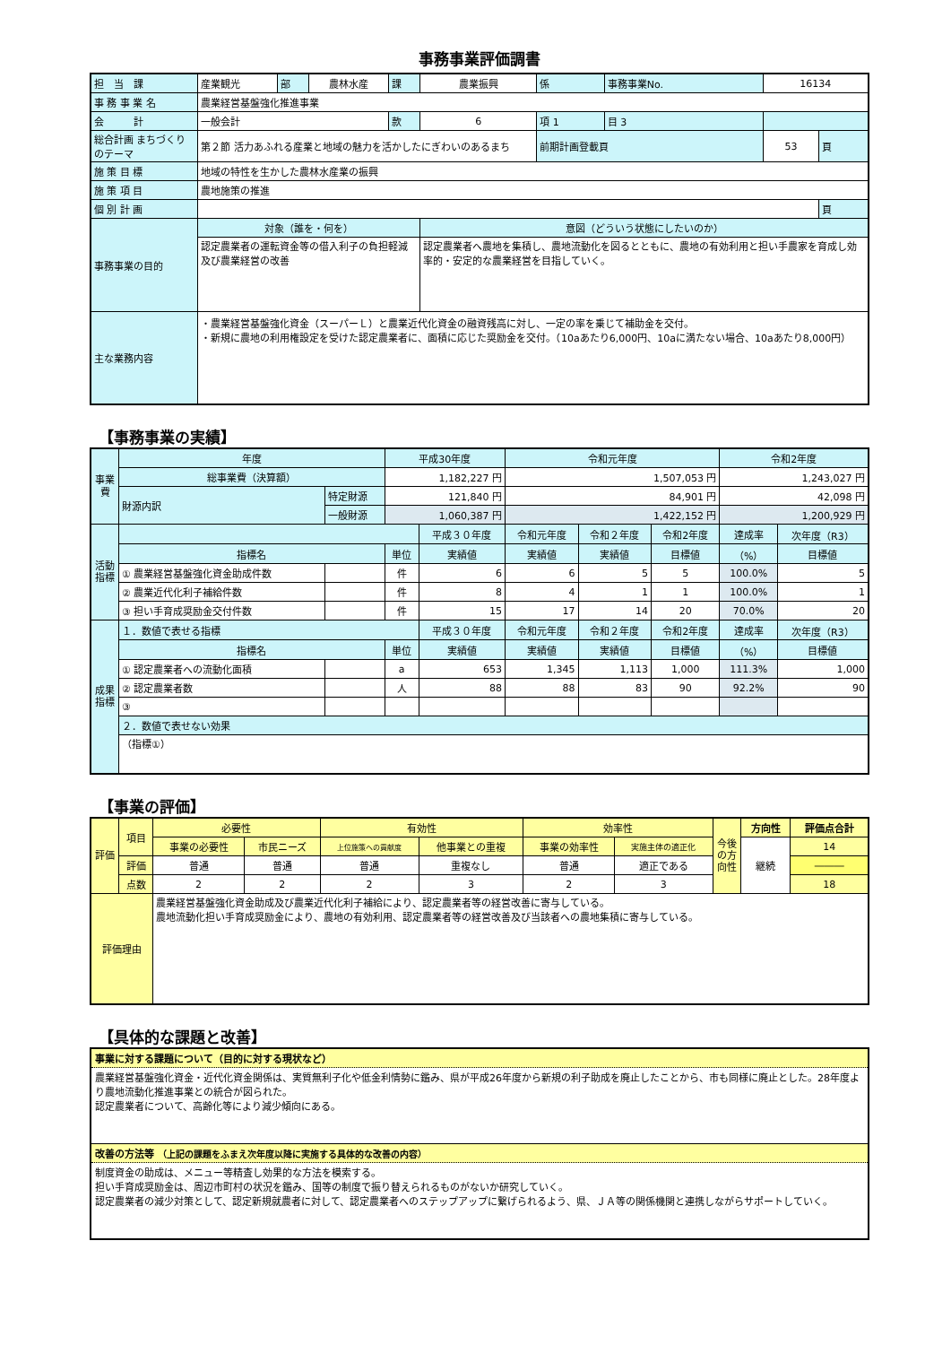事務事業評価調書
| 担 当 課 | 産業観光 | 部 | 農林水産 | 課 | 農業振興 | 係 | 事務事業No. | 16134 | |
| 事 務 事 業 名 | 農業経営基盤強化推進事業 | | | | | | | | |
| 会 計 | 一般会計 | | | 款 | 6 | 項 1 | 目 3 | | |
| 総合計画 まちづくりのテーマ | 第２節 活力あふれる産業と地域の魅力を活かしたにぎわいのあるまち | | | | | 前期計画登載頁 | | 53 | 頁 |
| 施 策 目 標 | 地域の特性を生かした農林水産業の振興 | | | | | | | | |
| 施 策 項 目 | 農地施策の推進 | | | | | | | | |
| 個 別 計 画 | | | | | | | | | 頁 |
| 事務事業の目的 | 対象（誰を・何を） | | | | 意図（どういう状態にしたいのか） | | | | |
| | 認定農業者の運転資金等の借入利子の負担軽減及び農業経営の改善 | | | | 認定農業者へ農地を集積し、農地流動化を図るとともに、農地の有効利用と担い手農家を育成し効率的・安定的な農業経営を目指していく。 | | | | |
| 主な業務内容 | ・農業経営基盤強化資金（スーパーＬ）と農業近代化資金の融資残高に対し、一定の率を乗じて補助金を交付。 ・新規に農地の利用権設定を受けた認定農業者に、面積に応じた奨励金を交付。（10aあたり6,000円、10aに満たない場合、10aあたり8,000円） | | | | | | | | |
【事務事業の実績】
| 事業費 | 年度 | | 平成30年度 | | 令和元年度 | | | 令和2年度 | |
| | 総事業費（決算額） | | 1,182,227 円 | | 1,507,053 円 | | | 1,243,027 円 | |
| | 財源内訳 | 特定財源 | 121,840 円 | | 84,901 円 | | | 42,098 円 | |
| | | 一般財源 | 1,060,387 円 | | 1,422,152 円 | | | 1,200,929 円 | |
| 活動指標 | | | | 平成３０年度 | 令和元年度 | 令和２年度 | 令和2年度 | 達成率 | 次年度（R3） |
| | 指標名 | | 単位 | 実績値 | 実績値 | 実績値 | 目標値 | （%） | 目標値 |
| | ① 農業経営基盤強化資金助成件数 | | 件 | 6 | 6 | 5 | 5 | 100.0% | 5 |
| | ② 農業近代化利子補給件数 | | 件 | 8 | 4 | 1 | 1 | 100.0% | 1 |
| | ③ 担い手育成奨励金交付件数 | | 件 | 15 | 17 | 14 | 20 | 70.0% | 20 |
| 成果指標 | １．数値で表せる指標 | | | 平成３０年度 | 令和元年度 | 令和２年度 | 令和2年度 | 達成率 | 次年度（R3） |
| | 指標名 | | 単位 | 実績値 | 実績値 | 実績値 | 目標値 | （%） | 目標値 |
| | ① 認定農業者への流動化面積 | | a | 653 | 1,345 | 1,113 | 1,000 | 111.3% | 1,000 |
| | ② 認定農業者数 | | 人 | 88 | 88 | 83 | 90 | 92.2% | 90 |
| | ③ | | | | | | | | |
| | ２．数値で表せない効果 | | | | | | | | |
| | （指標①） | | | | | | | | |
【事業の評価】
| 評価 | 項目 | 必要性 | | 有効性 | | 効率性 | | 今後の方向性 | 方向性 | 評価点合計 |
| | | 事業の必要性 | 市民ニーズ | 上位施策への貢献度 | 他事業との重複 | 事業の効率性 | 実施主体の適正化 | | 継続 | 14 |
| | 評価 | 普通 | 普通 | 普通 | 重複なし | 普通 | 適正である | | | ――― |
| | 点数 | 2 | 2 | 2 | 3 | 2 | 3 | | | 18 |
| 評価理由 | | 農業経営基盤強化資金助成及び農業近代化利子補給により、認定農業者等の経営改善に寄与している。 農地流動化担い手育成奨励金により、農地の有効利用、認定農業者等の経営改善及び当該者への農地集積に寄与している。 | | | | | | | | |
【具体的な課題と改善】
事業に対する課題について（目的に対する現状など）
農業経営基盤強化資金・近代化資金関係は、実質無利子化や低金利情勢に鑑み、県が平成26年度から新規の利子助成を廃止したことから、市も同様に廃止とした。28年度より農地流動化推進事業との統合が図られた。
認定農業者について、高齢化等により減少傾向にある。
改善の方法等 （上記の課題をふまえ次年度以降に実施する具体的な改善の内容）
制度資金の助成は、メニュー等精査し効果的な方法を模索する。
担い手育成奨励金は、周辺市町村の状況を鑑み、国等の制度で振り替えられるものがないか研究していく。
認定農業者の減少対策として、認定新規就農者に対して、認定農業者へのステップアップに繋げられるよう、県、ＪＡ等の関係機関と連携しながらサポートしていく。